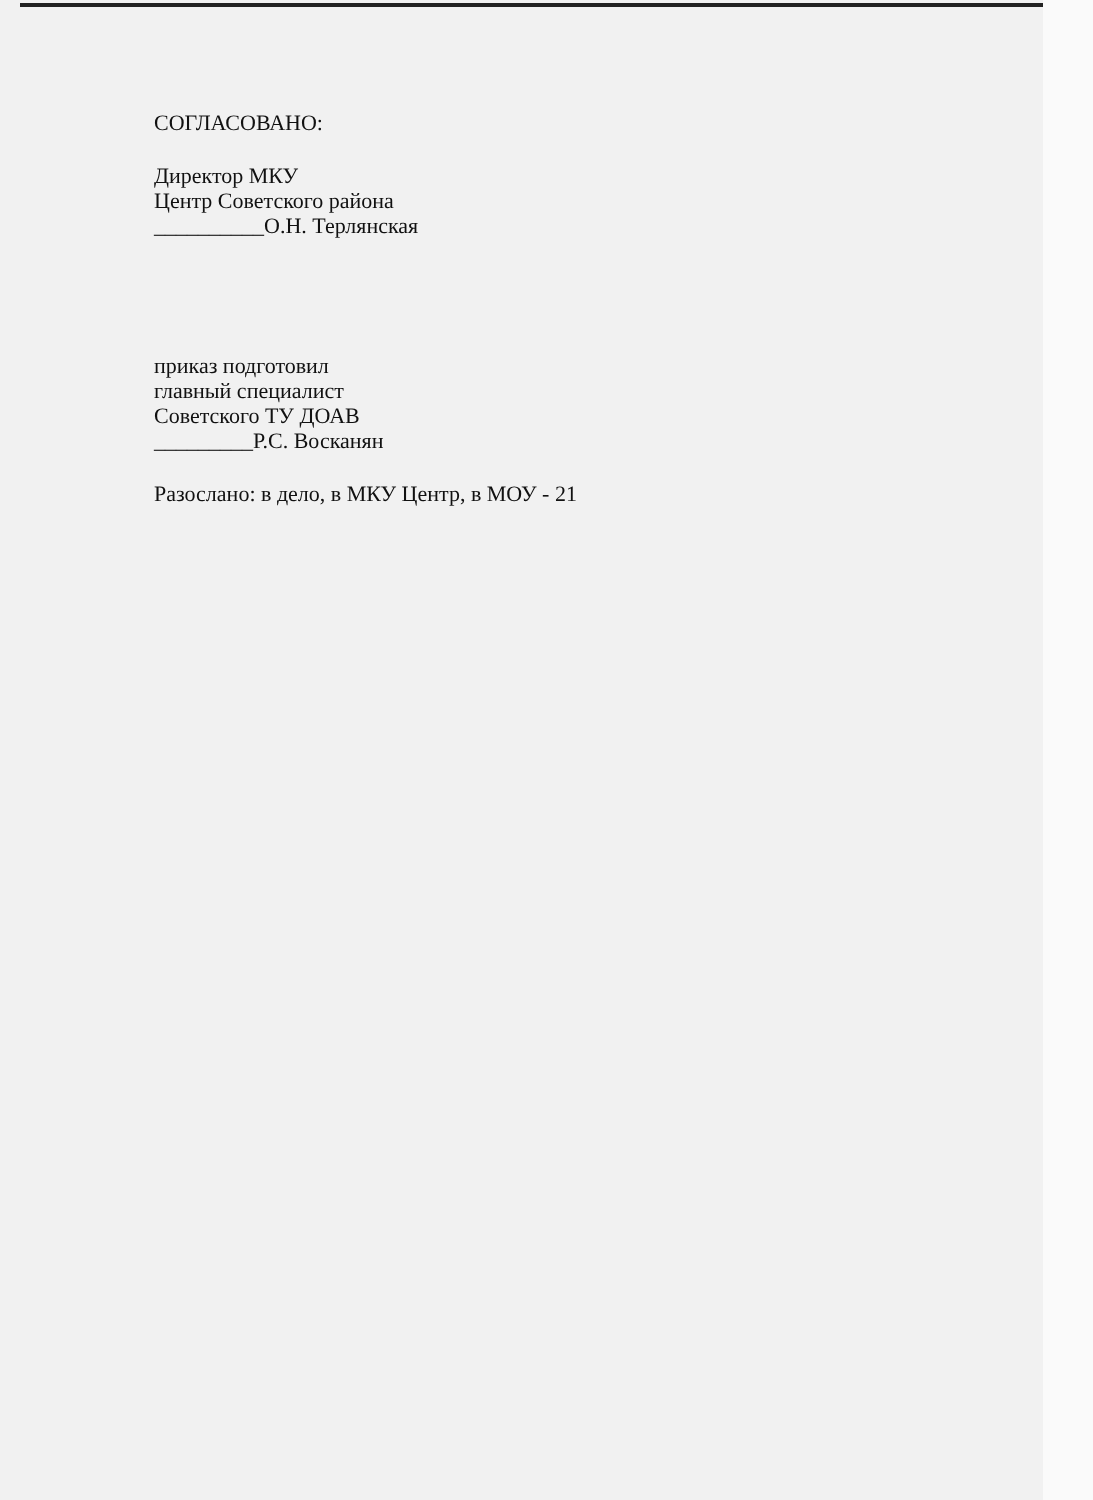СОГЛАСОВАНО:
Директор МКУ
Центр Советского района
__________О.Н. Терлянская
приказ подготовил
главный специалист
Советского ТУ ДОАВ
_________Р.С. Восканян
Разослано: в дело, в МКУ Центр, в МОУ - 21